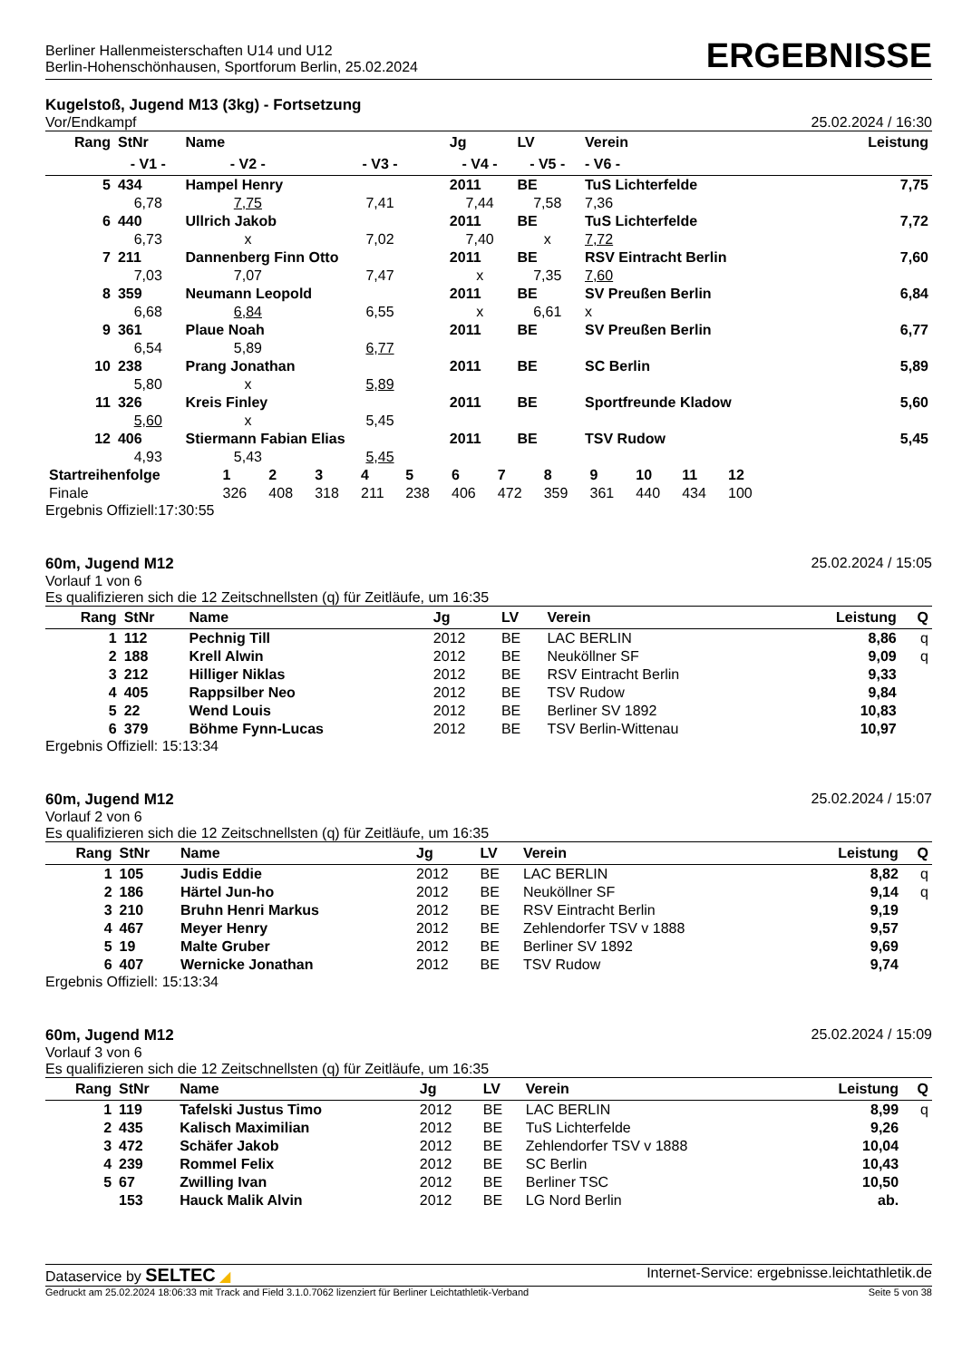Berliner Hallenmeisterschaften U14 und U12
Berlin-Hohenschönhausen, Sportforum Berlin, 25.02.2024
ERGEBNISSE
Kugelstoß, Jugend M13 (3kg) - Fortsetzung
Vor/Endkampf 25.02.2024 / 16:30
| Rang | StNr | Name | | Jg | LV | Verein | | Leistung |
| --- | --- | --- | --- | --- | --- | --- | --- | --- |
| | - V1 - | - V2 - | - V3 - | - V4 - | - V5 - | | - V6 - | |
| 5 | 434 | Hampel Henry | | 2011 | BE | TuS Lichterfelde | | 7,75 |
| | 6,78 | 7,75 | 7,41 | 7,44 | 7,58 | | 7,36 | |
| 6 | 440 | Ullrich Jakob | | 2011 | BE | TuS Lichterfelde | | 7,72 |
| | 6,73 | x | 7,02 | 7,40 | x | | 7,72 | |
| 7 | 211 | Dannenberg Finn Otto | | 2011 | BE | RSV Eintracht Berlin | | 7,60 |
| | 7,03 | 7,07 | 7,47 | x | 7,35 | | 7,60 | |
| 8 | 359 | Neumann Leopold | | 2011 | BE | SV Preußen Berlin | | 6,84 |
| | 6,68 | 6,84 | 6,55 | x | 6,61 | | x | |
| 9 | 361 | Plaue Noah | | 2011 | BE | SV Preußen Berlin | | 6,77 |
| | 6,54 | 5,89 | 6,77 | | | | | |
| 10 | 238 | Prang Jonathan | | 2011 | BE | SC Berlin | | 5,89 |
| | 5,80 | x | 5,89 | | | | | |
| 11 | 326 | Kreis Finley | | 2011 | BE | Sportfreunde Kladow | | 5,60 |
| | 5,60 | x | 5,45 | | | | | |
| 12 | 406 | Stiermann Fabian Elias | | 2011 | BE | TSV Rudow | | 5,45 |
| | 4,93 | 5,43 | 5,45 | | | | | |
| Startreihenfolge | 1 | 2 | 3 | 4 | 5 | 6 | 7 | 8 | 9 | 10 | 11 | 12 |
| Finale | 326 | 408 | 318 | 211 | 238 | 406 | 472 | 359 | 361 | 440 | 434 | 100 |
Ergebnis Offiziell:17:30:55
60m, Jugend M12 25.02.2024 / 15:05
Vorlauf 1 von 6
Es qualifizieren sich die 12 Zeitschnellsten (q) für Zeitläufe, um 16:35
| Rang | StNr | Name | Jg | LV | Verein | Leistung | Q |
| --- | --- | --- | --- | --- | --- | --- | --- |
| 1 | 112 | Pechnig Till | 2012 | BE | LAC BERLIN | 8,86 | q |
| 2 | 188 | Krell Alwin | 2012 | BE | Neuköllner SF | 9,09 | q |
| 3 | 212 | Hilliger Niklas | 2012 | BE | RSV Eintracht Berlin | 9,33 | |
| 4 | 405 | Rappsilber Neo | 2012 | BE | TSV Rudow | 9,84 | |
| 5 | 22 | Wend Louis | 2012 | BE | Berliner SV 1892 | 10,83 | |
| 6 | 379 | Böhme Fynn-Lucas | 2012 | BE | TSV Berlin-Wittenau | 10,97 | |
Ergebnis Offiziell: 15:13:34
60m, Jugend M12 25.02.2024 / 15:07
Vorlauf 2 von 6
Es qualifizieren sich die 12 Zeitschnellsten (q) für Zeitläufe, um 16:35
| Rang | StNr | Name | Jg | LV | Verein | Leistung | Q |
| --- | --- | --- | --- | --- | --- | --- | --- |
| 1 | 105 | Judis Eddie | 2012 | BE | LAC BERLIN | 8,82 | q |
| 2 | 186 | Härtel Jun-ho | 2012 | BE | Neuköllner SF | 9,14 | q |
| 3 | 210 | Bruhn Henri Markus | 2012 | BE | RSV Eintracht Berlin | 9,19 | |
| 4 | 467 | Meyer Henry | 2012 | BE | Zehlendorfer TSV v 1888 | 9,57 | |
| 5 | 19 | Malte Gruber | 2012 | BE | Berliner SV 1892 | 9,69 | |
| 6 | 407 | Wernicke Jonathan | 2012 | BE | TSV Rudow | 9,74 | |
Ergebnis Offiziell: 15:13:34
60m, Jugend M12 25.02.2024 / 15:09
Vorlauf 3 von 6
Es qualifizieren sich die 12 Zeitschnellsten (q) für Zeitläufe, um 16:35
| Rang | StNr | Name | Jg | LV | Verein | Leistung | Q |
| --- | --- | --- | --- | --- | --- | --- | --- |
| 1 | 119 | Tafelski Justus Timo | 2012 | BE | LAC BERLIN | 8,99 | q |
| 2 | 435 | Kalisch Maximilian | 2012 | BE | TuS Lichterfelde | 9,26 | |
| 3 | 472 | Schäfer Jakob | 2012 | BE | Zehlendorfer TSV v 1888 | 10,04 | |
| 4 | 239 | Rommel Felix | 2012 | BE | SC Berlin | 10,43 | |
| 5 | 67 | Zwilling Ivan | 2012 | BE | Berliner TSC | 10,50 | |
| | 153 | Hauck Malik Alvin | 2012 | BE | LG Nord Berlin | ab. | |
Dataservice by SELTEC ◢ Internet-Service: ergebnisse.leichtathletik.de
Gedruckt am 25.02.2024 18:06:33 mit Track and Field 3.1.0.7062 lizenziert für Berliner Leichtathletik-Verband Seite 5 von 38